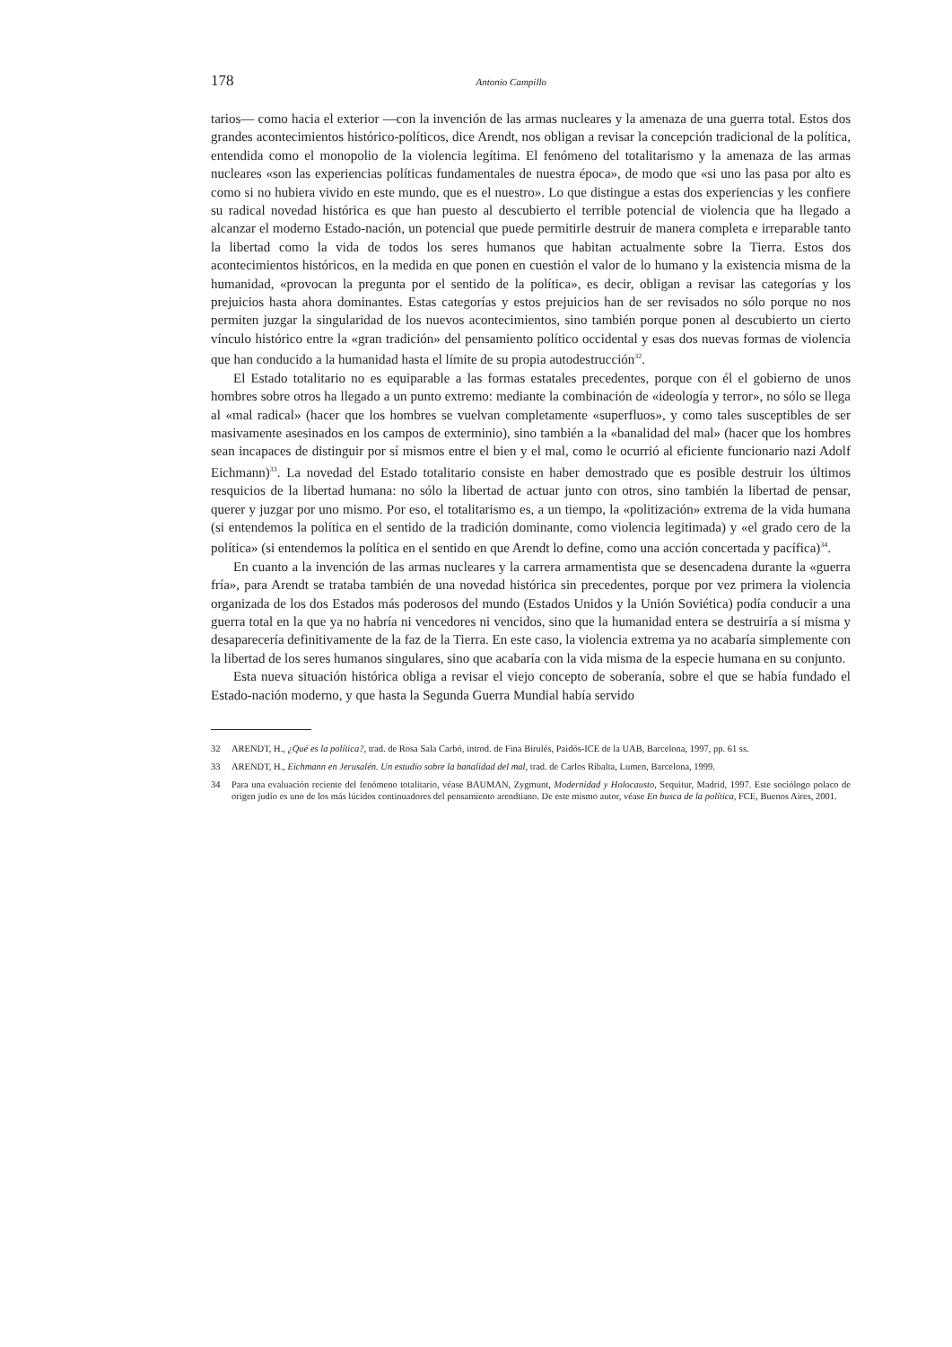178 Antonio Campillo
tarios— como hacia el exterior —con la invención de las armas nucleares y la amenaza de una guerra total. Estos dos grandes acontecimientos histórico-políticos, dice Arendt, nos obligan a revisar la concepción tradicional de la política, entendida como el monopolio de la violencia legítima. El fenómeno del totalitarismo y la amenaza de las armas nucleares «son las experiencias políticas fundamentales de nuestra época», de modo que «si uno las pasa por alto es como si no hubiera vivido en este mundo, que es el nuestro». Lo que distingue a estas dos experiencias y les confiere su radical novedad histórica es que han puesto al descubierto el terrible potencial de violencia que ha llegado a alcanzar el moderno Estado-nación, un potencial que puede permitirle destruir de manera completa e irreparable tanto la libertad como la vida de todos los seres humanos que habitan actualmente sobre la Tierra. Estos dos acontecimientos históricos, en la medida en que ponen en cuestión el valor de lo humano y la existencia misma de la humanidad, «provocan la pregunta por el sentido de la política», es decir, obligan a revisar las categorías y los prejuicios hasta ahora dominantes. Estas categorías y estos prejuicios han de ser revisados no sólo porque no nos permiten juzgar la singularidad de los nuevos acontecimientos, sino también porque ponen al descubierto un cierto vínculo histórico entre la «gran tradición» del pensamiento político occidental y esas dos nuevas formas de violencia que han conducido a la humanidad hasta el límite de su propia autodestrucción<sup>32</sup>.
El Estado totalitario no es equiparable a las formas estatales precedentes, porque con él el gobierno de unos hombres sobre otros ha llegado a un punto extremo: mediante la combinación de «ideología y terror», no sólo se llega al «mal radical» (hacer que los hombres se vuelvan completamente «superfluos», y como tales susceptibles de ser masivamente asesinados en los campos de exterminio), sino también a la «banalidad del mal» (hacer que los hombres sean incapaces de distinguir por sí mismos entre el bien y el mal, como le ocurrió al eficiente funcionario nazi Adolf Eichmann)<sup>33</sup>. La novedad del Estado totalitario consiste en haber demostrado que es posible destruir los últimos resquicios de la libertad humana: no sólo la libertad de actuar junto con otros, sino también la libertad de pensar, querer y juzgar por uno mismo. Por eso, el totalitarismo es, a un tiempo, la «politización» extrema de la vida humana (si entendemos la política en el sentido de la tradición dominante, como violencia legitimada) y «el grado cero de la política» (si entendemos la política en el sentido en que Arendt lo define, como una acción concertada y pacífica)<sup>34</sup>.
En cuanto a la invención de las armas nucleares y la carrera armamentista que se desencadena durante la «guerra fría», para Arendt se trataba también de una novedad histórica sin precedentes, porque por vez primera la violencia organizada de los dos Estados más poderosos del mundo (Estados Unidos y la Unión Soviética) podía conducir a una guerra total en la que ya no habría ni vencedores ni vencidos, sino que la humanidad entera se destruiría a sí misma y desaparecería definitivamente de la faz de la Tierra. En este caso, la violencia extrema ya no acabaría simplemente con la libertad de los seres humanos singulares, sino que acabaría con la vida misma de la especie humana en su conjunto.
Esta nueva situación histórica obliga a revisar el viejo concepto de soberanía, sobre el que se había fundado el Estado-nación moderno, y que hasta la Segunda Guerra Mundial había servido
32 ARENDT, H., ¿Qué es la política?, trad. de Rosa Sala Carbó, introd. de Fina Birulés, Paidós-ICE de la UAB, Barcelona, 1997, pp. 61 ss.
33 ARENDT, H., Eichmann en Jerusalén. Un estudio sobre la banalidad del mal, trad. de Carlos Ribalta, Lumen, Barcelona, 1999.
34 Para una evaluación reciente del fenómeno totalitario, véase BAUMAN, Zygmunt, Modernidad y Holocausto, Sequitur, Madrid, 1997. Este sociólogo polaco de origen judío es uno de los más lúcidos continuadores del pensamiento arendtiano. De este mismo autor, véase En busca de la política, FCE, Buenos Aires, 2001.